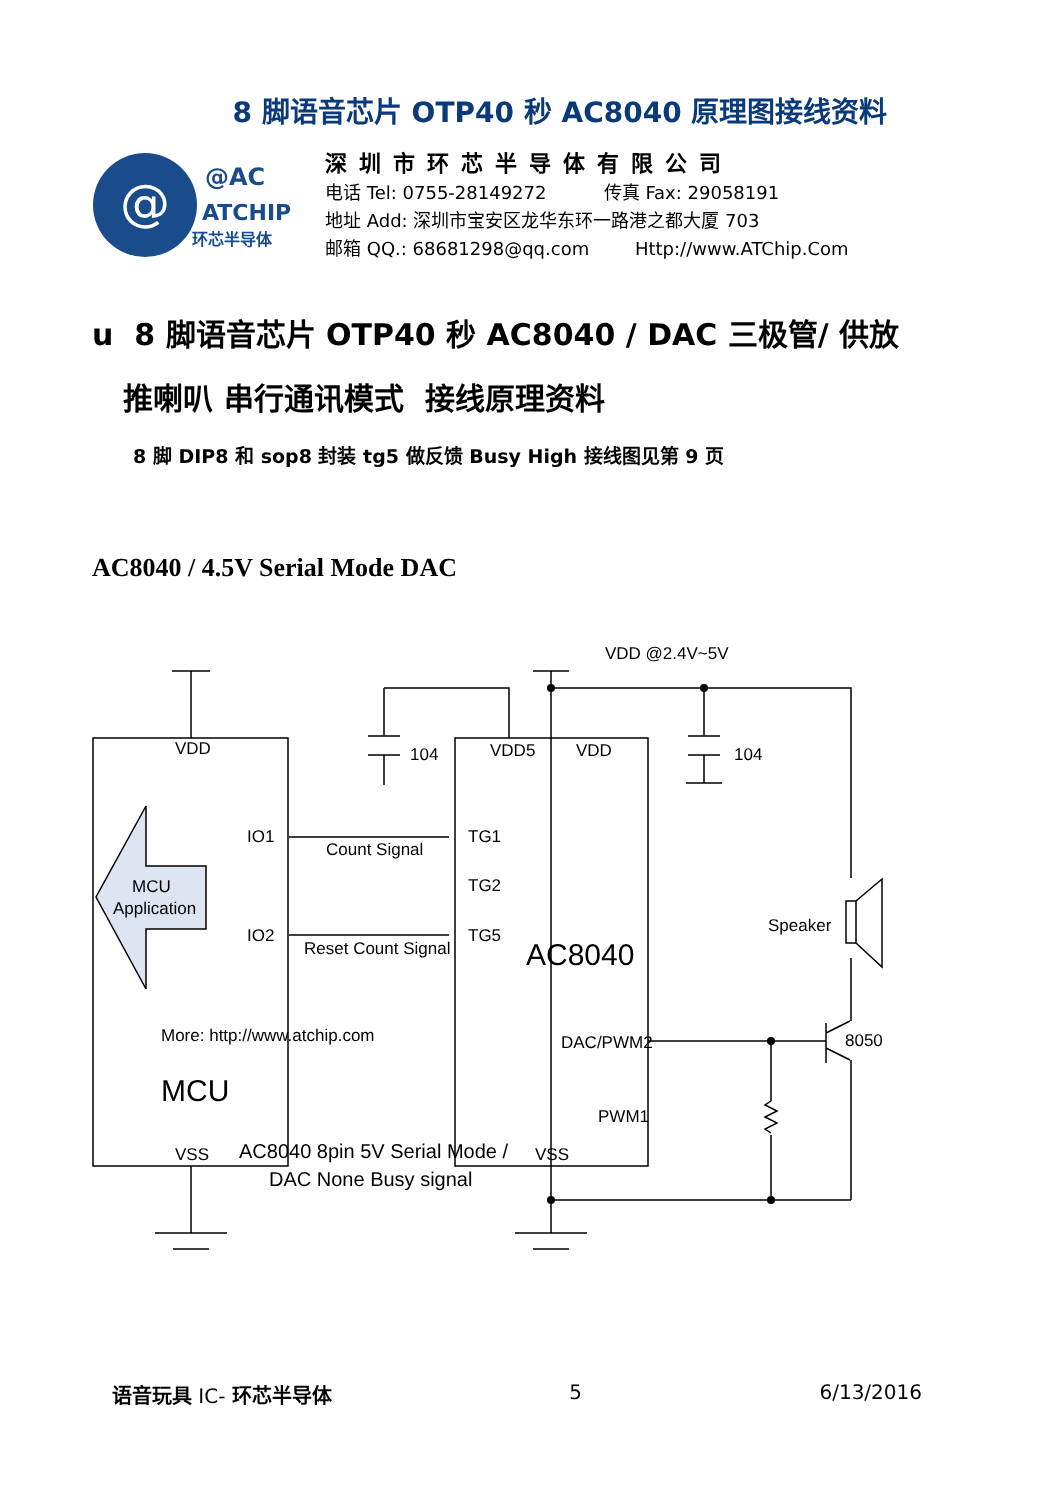8 脚语音芯片 OTP40 秒 AC8040 原理图接线资料
@
@AC
ATCHIP
环芯半导体
深圳市环芯半导体有限公司
电话 Tel: 0755-28149272 传真 Fax: 29058191
地址 Add: 深圳市宝安区龙华东环一路港之都大厦 703
邮箱 QQ.: 68681298@qq.com Http://www.ATChip.Com
u 8 脚语音芯片 OTP40 秒 AC8040 / DAC 三极管/ 供放
推喇叭 串行通讯模式 接线原理资料
8 脚 DIP8 和 sop8 封装 tg5 做反馈 Busy High 接线图见第 9 页
AC8040 / 4.5V Serial Mode DAC
VDD @2.4V~5V
VDD
104
VDD5
VDD
104
IO1
Count Signal
TG1
MCU
Application
TG2
Speaker
IO2
Reset Count Signal
TG5
AC8040
More: http://www.atchip.com
DAC/PWM2
8050
MCU
PWM1
VSS
AC8040 8pin 5V Serial Mode /
VSS
DAC None Busy signal
语音玩具 IC- 环芯半导体 5 6/13/2016